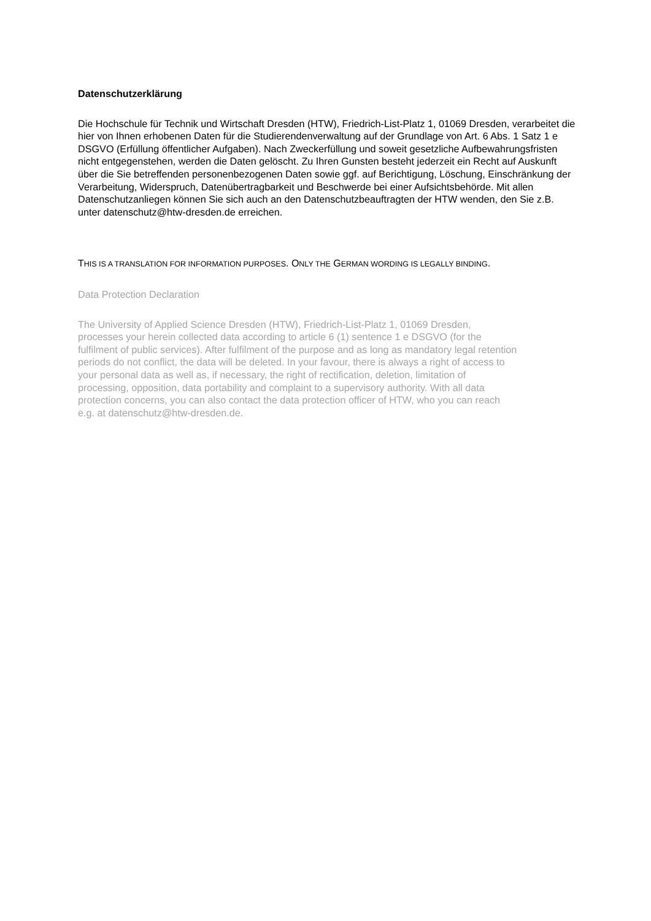Datenschutzerklärung
Die Hochschule für Technik und Wirtschaft Dresden (HTW), Friedrich-List-Platz 1, 01069 Dresden, verarbeitet die hier von Ihnen erhobenen Daten für die Studierendenverwaltung auf der Grundlage von Art. 6 Abs. 1 Satz 1 e DSGVO (Erfüllung öffentlicher Aufgaben). Nach Zweckerfüllung und soweit gesetzliche Aufbewahrungsfristen nicht entgegenstehen, werden die Daten gelöscht. Zu Ihren Gunsten besteht jederzeit ein Recht auf Auskunft über die Sie betreffenden personenbezogenen Daten sowie ggf. auf Berichtigung, Löschung, Einschränkung der Verarbeitung, Widerspruch, Datenübertragbarkeit und Beschwerde bei einer Aufsichtsbehörde. Mit allen Datenschutzanliegen können Sie sich auch an den Datenschutzbeauftragten der HTW wenden, den Sie z.B. unter datenschutz@htw-dresden.de erreichen.
THIS IS A TRANSLATION FOR INFORMATION PURPOSES. ONLY THE GERMAN WORDING IS LEGALLY BINDING.
Data Protection Declaration
The University of Applied Science Dresden (HTW), Friedrich-List-Platz 1, 01069 Dresden,
processes your herein collected data according to article 6 (1) sentence 1 e DSGVO (for the
fulfilment of public services). After fulfilment of the purpose and as long as mandatory legal retention
periods do not conflict, the data will be deleted. In your favour, there is always a right of access to
your personal data as well as, if necessary, the right of rectification, deletion, limitation of
processing, opposition, data portability and complaint to a supervisory authority. With all data
protection concerns, you can also contact the data protection officer of HTW, who you can reach
e.g. at datenschutz@htw-dresden.de.